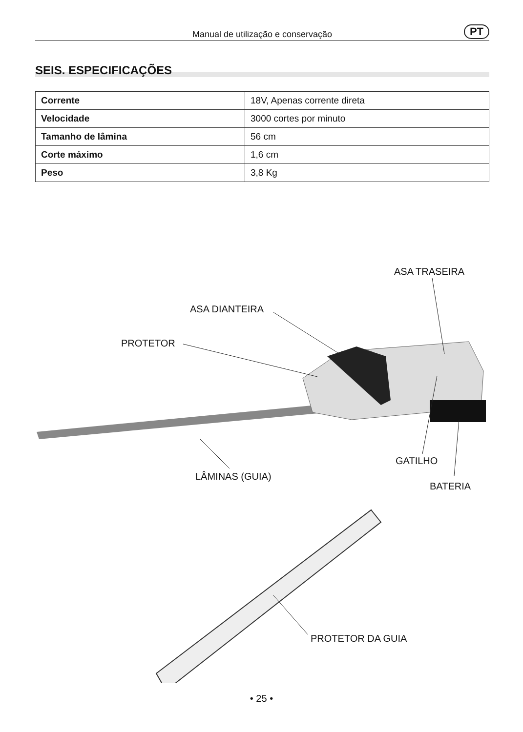Manual de utilização e conservação PT
SEIS. ESPECIFICAÇÕES
| Corrente | 18V, Apenas corrente direta |
| Velocidade | 3000 cortes por minuto |
| Tamanho de lâmina | 56 cm |
| Corte máximo | 1,6 cm |
| Peso | 3,8 Kg |
ASA TRASEIRA
ASA DIANTEIRA
PROTETOR
GATILHO
LÂMINAS (GUIA)
BATERIA
PROTETOR DA GUIA
• 25 •